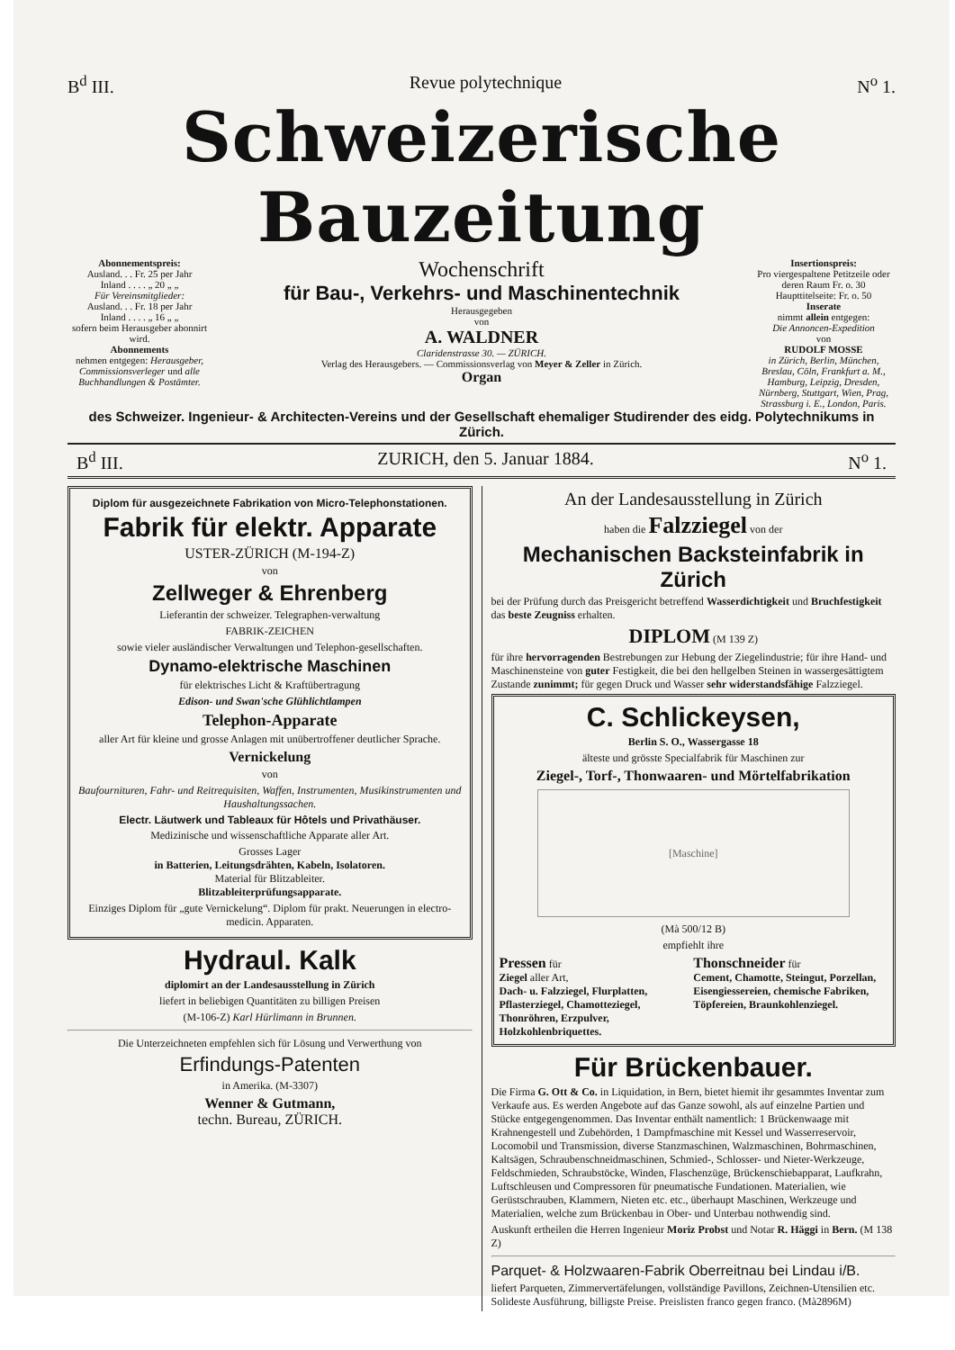B<sup>d</sup> III. Revue polytechnique N<sup>o</sup> 1.
Schweizerische Bauzeitung
Abonnementspreis:
Ausland. . . Fr. 25 per Jahr
Inland . . . . „ 20 „ „
Für Vereinsmitglieder:
Ausland. . . Fr. 18 per Jahr
Inland . . . . „ 16 „ „
sofern beim Herausgeber abonnirt wird.
Abonnements
nehmen entgegen: Herausgeber, Commissionsverleger und alle Buchhandlungen & Postämter.
Wochenschrift
für Bau-, Verkehrs- und Maschinentechnik
Herausgegeben
von
A. WALDNER
Claridenstrasse 30. — ZÜRICH.
Verlag des Herausgebers. — Commissionsverlag von Meyer & Zeller in Zürich.
Organ
Insertionspreis:
Pro viergespaltene Petitzeile oder deren Raum Fr. o. 30
Haupttitelseite: Fr. o. 50
Inserate
nimmt allein entgegen:
Die Annoncen-Expedition
von
RUDOLF MOSSE
in Zürich, Berlin, München, Breslau, Cöln, Frankfurt a. M., Hamburg, Leipzig, Dresden, Nürnberg, Stuttgart, Wien, Prag, Strassburg i. E., London, Paris.
des Schweizer. Ingenieur- & Architecten-Vereins und der Gesellschaft ehemaliger Studirender des eidg. Polytechnikums in Zürich.
B<sup>d</sup> III. ZURICH, den 5. Januar 1884. N<sup>o</sup> 1.
Diplom für ausgezeichnete Fabrikation von Micro-Telephonstationen.
Fabrik für elektr. Apparate
USTER-ZÜRICH (M-194-Z)
von
Zellweger & Ehrenberg
Lieferantin der schweizer. Telegraphen-verwaltung
FABRIK-ZEICHEN
sowie vieler ausländischer Verwaltungen und Telephon-gesellschaften.
Dynamo-elektrische Maschinen
für elektrisches Licht & Kraftübertragung
Edison- und Swan'sche Glühlichtlampen
Telephon-Apparate
aller Art für kleine und grosse Anlagen mit unübertroffener deutlicher Sprache.
Vernickelung
von
Baufourn­ituren, Fahr- und Reitrequisiten, Waffen, Instrumenten, Musikinstrumenten und Haushaltungssachen.
Electr. Läutwerk und Tableaux für Hôtels und Privathäuser.
Medizinische und wissenschaftliche Apparate aller Art.
Grosses Lager
in Batterien, Leitungsdrähten, Kabeln, Isolatoren.
Material für Blitzableiter.
Blitzableiterprüfungsapparate.
Einziges Diplom für „gute Vernickelung“. Diplom für prakt. Neuerungen in electro-medicin. Apparaten.
Hydraul. Kalk
diplomirt an der Landesausstellung in Zürich
liefert in beliebigen Quantitäten zu billigen Preisen
(M-106-Z) Karl Hürlimann in Brunnen.
Die Unterzeichneten empfehlen sich für Lösung und Verwerthung von
Erfindungs-Patenten
in Amerika. (M-3307)
Wenner & Gutmann,
techn. Bureau, ZÜRICH.
An der Landesausstellung in Zürich
haben die Falzziegel von der
Mechanischen Backsteinfabrik in Zürich
bei der Prüfung durch das Preisgericht betreffend Wasserdichtigkeit und Bruchfestigkeit das beste Zeugniss erhalten.
DIPLOM (M 139 Z)
für ihre hervorragenden Bestrebungen zur Hebung der Ziegelindustrie; für ihre Hand- und Maschinensteine von guter Festigkeit, die bei den hellgelben Steinen in wassergesättigtem Zustande zunimmt; für gegen Druck und Wasser sehr widerstandsfähige Falzziegel.
C. Schlickeysen,
Berlin S. O., Wassergasse 18
älteste und grösste Specialfabrik für Maschinen zur
Ziegel-, Torf-, Thonwaaren- und Mörtelfabrikation
[Maschine]
(Mà 500/12 B)
empfiehlt ihre
Pressen für
Ziegel aller Art,
Dach- u. Falzziegel, Flurplatten, Pflasterziegel, Chamotteziegel, Thonröhren, Erzpulver, Holzkohlenbriquettes.
Thonschneider für
Cement, Chamotte, Steingut, Porzellan, Eisengiessereien, chemische Fabriken, Töpfereien, Braunkohlenziegel.
Für Brückenbauer.
Die Firma G. Ott & Co. in Liquidation, in Bern, bietet hiemit ihr gesammtes Inventar zum Verkaufe aus. Es werden Angebote auf das Ganze sowohl, als auf einzelne Partien und Stücke entgegengenommen. Das Inventar enthält namentlich: 1 Brückenwaage mit Krahnengestell und Zubehörden, 1 Dampfmaschine mit Kessel und Wasserreservoir, Locomobil und Transmission, diverse Stanzmaschinen, Walzmaschinen, Bohrmaschinen, Kaltsägen, Schraubenschneidmaschinen, Schmied-, Schlosser- und Nieter-Werkzeuge, Feldschmieden, Schraubstöcke, Winden, Flaschenzüge, Brückenschiebapparat, Laufkrahn, Luftschleusen und Compressoren für pneumatische Fundationen. Materialien, wie Gerüstschrauben, Klammern, Nieten etc. etc., überhaupt Maschinen, Werkzeuge und Materialien, welche zum Brückenbau in Ober- und Unterbau nothwendig sind.
Auskunft ertheilen die Herren Ingenieur Moriz Probst und Notar R. Häggi in Bern. (M 138 Z)
Parquet- & Holzwaaren-Fabrik Oberreitnau bei Lindau i/B.
liefert Parqueten, Zimmervertäfelungen, vollständige Pavillons, Zeichnen-Utensilien etc. Solideste Ausführung, billigste Preise. Preislisten franco gegen franco. (Mà2896M)